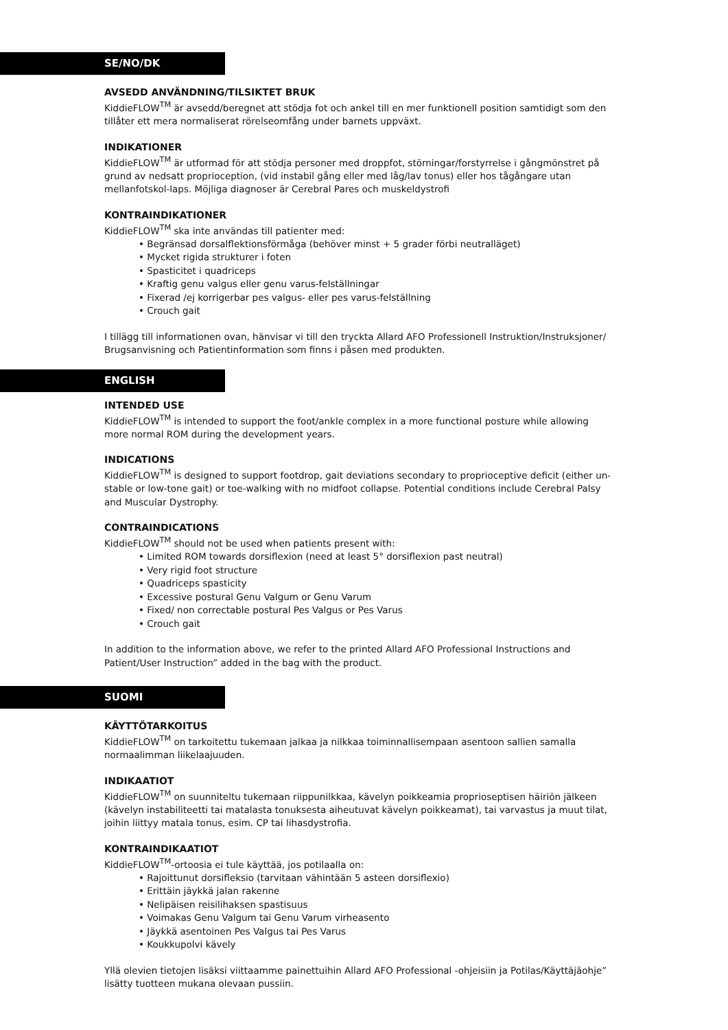SE/NO/DK
AVSEDD ANVÄNDNING/TILSIKTET BRUK
KiddieFLOW<sup>TM</sup> är avsedd/beregnet att stödja fot och ankel till en mer funktionell position samtidigt som den tillåter ett mera normaliserat rörelseomfång under barnets uppväxt.
INDIKATIONER
KiddieFLOW<sup>TM</sup> är utformad för att stödja personer med droppfot, störningar/forstyrrelse i gångmönstret på grund av nedsatt proprioception, (vid instabil gång eller med låg/lav tonus) eller hos tågångare utan mellanfotskol-laps. Möjliga diagnoser är Cerebral Pares och muskeldystrofi
KONTRAINDIKATIONER
KiddieFLOW<sup>TM</sup> ska inte användas till patienter med:
• Begränsad dorsalflektionsförmåga (behöver minst + 5 grader förbi neutralläget)
• Mycket rigida strukturer i foten
• Spasticitet i quadriceps
• Kraftig genu valgus eller genu varus-felställningar
• Fixerad /ej korrigerbar pes valgus- eller pes varus-felställning
• Crouch gait
I tillägg till informationen ovan, hänvisar vi till den tryckta Allard AFO Professionell Instruktion/Instruksjoner/ Brugsanvisning och Patientinformation som finns i påsen med produkten.
ENGLISH
INTENDED USE
KiddieFLOW<sup>TM</sup> is intended to support the foot/ankle complex in a more functional posture while allowing more normal ROM during the development years.
INDICATIONS
KiddieFLOW<sup>TM</sup> is designed to support footdrop, gait deviations secondary to proprioceptive deficit (either un-stable or low-tone gait) or toe-walking with no midfoot collapse. Potential conditions include Cerebral Palsy and Muscular Dystrophy.
CONTRAINDICATIONS
KiddieFLOW<sup>TM</sup> should not be used when patients present with:
• Limited ROM towards dorsiflexion (need at least 5° dorsiflexion past neutral)
• Very rigid foot structure
• Quadriceps spasticity
• Excessive postural Genu Valgum or Genu Varum
• Fixed/ non correctable postural Pes Valgus or Pes Varus
• Crouch gait
In addition to the information above, we refer to the printed Allard AFO Professional Instructions and Patient/User Instruction” added in the bag with the product.
SUOMI
KÄYTTÖTARKOITUS
KiddieFLOW<sup>TM</sup> on tarkoitettu tukemaan jalkaa ja nilkkaa toiminnallisempaan asentoon sallien samalla normaalimman liikelaajuuden.
INDIKAATIOT
KiddieFLOW<sup>TM</sup> on suunniteltu tukemaan riippunilkkaa, kävelyn poikkeamia proprioseptisen häiriön jälkeen (kävelyn instabiliteetti tai matalasta tonuksesta aiheutuvat kävelyn poikkeamat), tai varvastus ja muut tilat, joihin liittyy matala tonus, esim. CP tai lihasdystrofia.
KONTRAINDIKAATIOT
KiddieFLOW<sup>TM</sup>-ortoosia ei tule käyttää, jos potilaalla on:
• Rajoittunut dorsifleksio (tarvitaan vähintään 5 asteen dorsiflexio)
• Erittäin jäykkä jalan rakenne
• Nelipäisen reisilihaksen spastisuus
• Voimakas Genu Valgum tai Genu Varum virheasento
• Jäykkä asentoinen Pes Valgus tai Pes Varus
• Koukkupolvi kävely
Yllä olevien tietojen lisäksi viittaamme painettuihin Allard AFO Professional -ohjeisiin ja Potilas/Käyttäjäohje” lisätty tuotteen mukana olevaan pussiin.